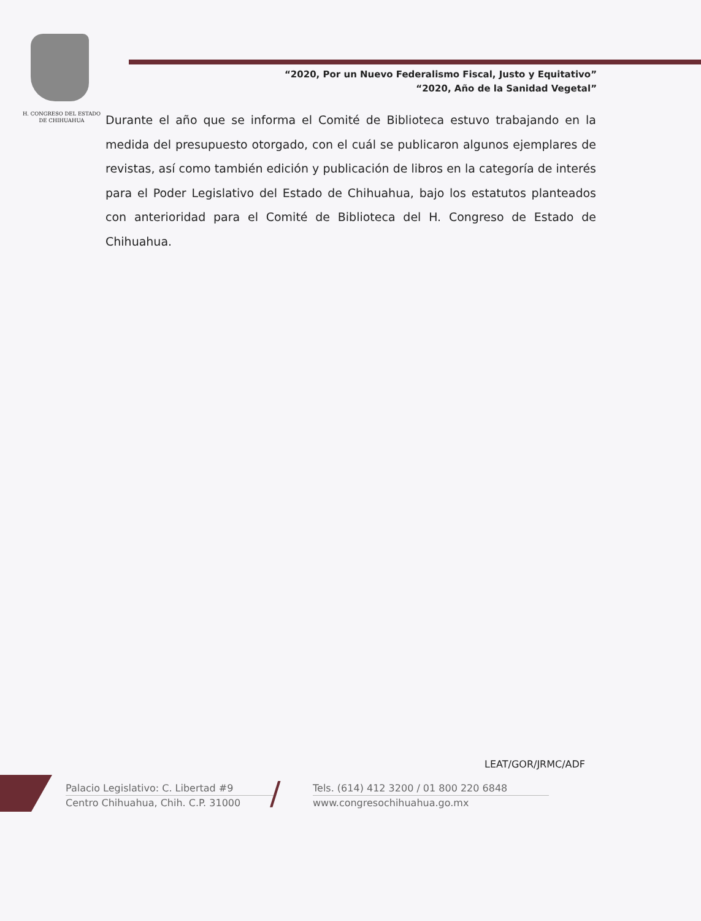“2020, Por un Nuevo Federalismo Fiscal, Justo y Equitativo”
“2020, Año de la Sanidad Vegetal”
H. CONGRESO DEL ESTADO
DE CHIHUAHUA
Durante el año que se informa el Comité de Biblioteca estuvo trabajando en la medida del presupuesto otorgado, con el cuál se publicaron algunos ejemplares de revistas, así como también edición y publicación de libros en la categoría de interés para el Poder Legislativo del Estado de Chihuahua, bajo los estatutos planteados con anterioridad para el Comité de Biblioteca del H. Congreso de Estado de Chihuahua.
LEAT/GOR/JRMC/ADF
Palacio Legislativo: C. Libertad #9
Centro Chihuahua, Chih. C.P. 31000
/
Tels. (614) 412 3200 / 01 800 220 6848
www.congresochihuahua.go.mx